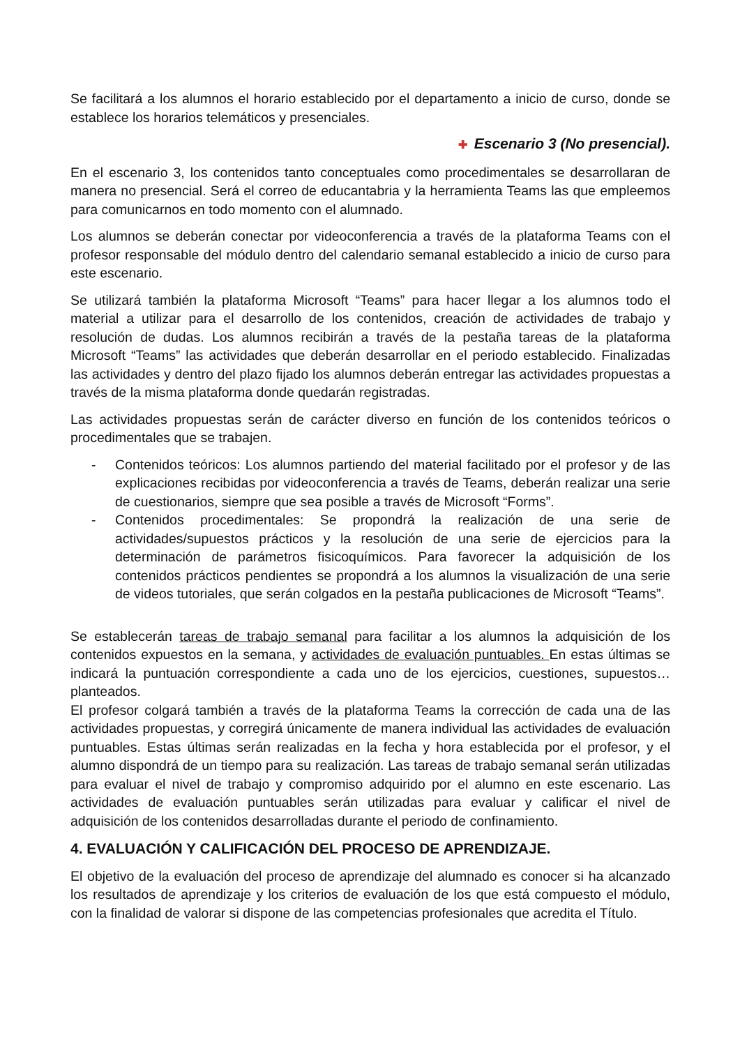Se facilitará a los alumnos el horario establecido por el departamento a inicio de curso, donde se establece los horarios telemáticos y presenciales.
✚ Escenario 3 (No presencial).
En el escenario 3, los contenidos tanto conceptuales como procedimentales se desarrollaran de manera no presencial. Será el correo de educantabria y la herramienta Teams las que empleemos para comunicarnos en todo momento con el alumnado.
Los alumnos se deberán conectar por videoconferencia a través de la plataforma Teams con el profesor responsable del módulo dentro del calendario semanal establecido a inicio de curso para este escenario.
Se utilizará también la plataforma Microsoft “Teams” para hacer llegar a los alumnos todo el material a utilizar para el desarrollo de los contenidos, creación de actividades de trabajo y resolución de dudas. Los alumnos recibirán a través de la pestaña tareas de la plataforma Microsoft “Teams” las actividades que deberán desarrollar en el periodo establecido. Finalizadas las actividades y dentro del plazo fijado los alumnos deberán entregar las actividades propuestas a través de la misma plataforma donde quedarán registradas.
Las actividades propuestas serán de carácter diverso en función de los contenidos teóricos o procedimentales que se trabajen.
- Contenidos teóricos: Los alumnos partiendo del material facilitado por el profesor y de las explicaciones recibidas por videoconferencia a través de Teams, deberán realizar una serie de cuestionarios, siempre que sea posible a través de Microsoft “Forms”.
- Contenidos procedimentales: Se propondrá la realización de una serie de actividades/supuestos prácticos y la resolución de una serie de ejercicios para la determinación de parámetros fisicoquímicos. Para favorecer la adquisición de los contenidos prácticos pendientes se propondrá a los alumnos la visualización de una serie de videos tutoriales, que serán colgados en la pestaña publicaciones de Microsoft “Teams”.
Se establecerán tareas de trabajo semanal para facilitar a los alumnos la adquisición de los contenidos expuestos en la semana, y actividades de evaluación puntuables. En estas últimas se indicará la puntuación correspondiente a cada uno de los ejercicios, cuestiones, supuestos… planteados.
El profesor colgará también a través de la plataforma Teams la corrección de cada una de las actividades propuestas, y corregirá únicamente de manera individual las actividades de evaluación puntuables. Estas últimas serán realizadas en la fecha y hora establecida por el profesor, y el alumno dispondrá de un tiempo para su realización. Las tareas de trabajo semanal serán utilizadas para evaluar el nivel de trabajo y compromiso adquirido por el alumno en este escenario. Las actividades de evaluación puntuables serán utilizadas para evaluar y calificar el nivel de adquisición de los contenidos desarrolladas durante el periodo de confinamiento.
4. EVALUACIÓN Y CALIFICACIÓN DEL PROCESO DE APRENDIZAJE.
El objetivo de la evaluación del proceso de aprendizaje del alumnado es conocer si ha alcanzado los resultados de aprendizaje y los criterios de evaluación de los que está compuesto el módulo, con la finalidad de valorar si dispone de las competencias profesionales que acredita el Título.